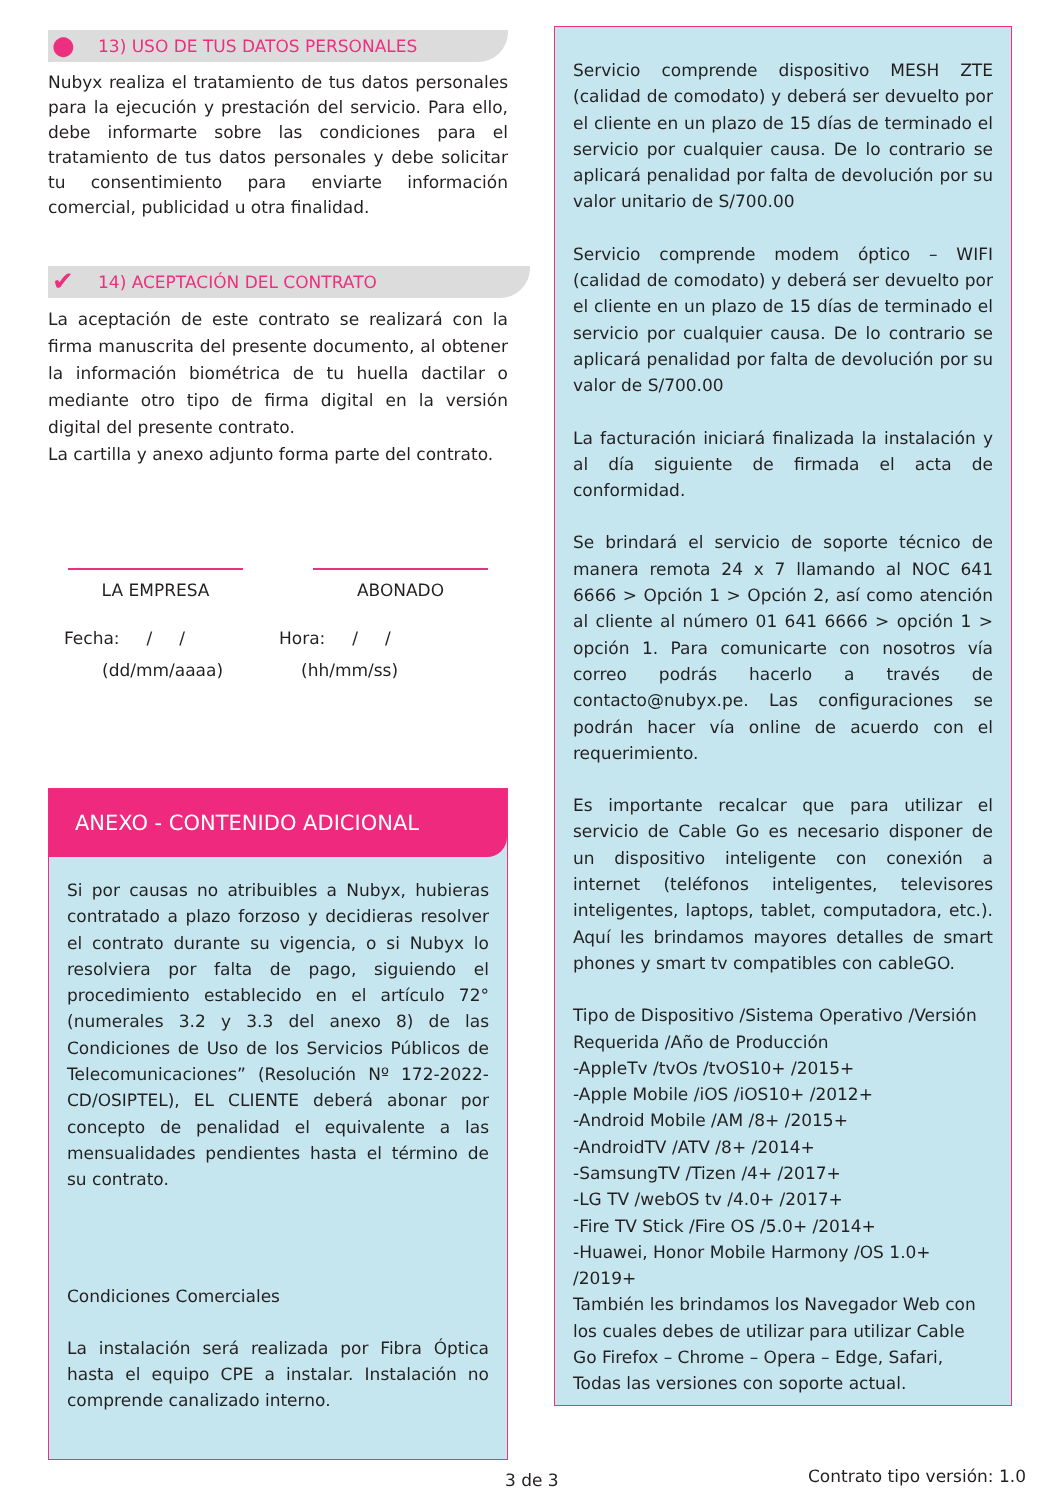● 13) USO DE TUS DATOS PERSONALES
Nubyx realiza el tratamiento de tus datos personales para la ejecución y prestación del servicio. Para ello, debe informarte sobre las condiciones para el tratamiento de tus datos personales y debe solicitar tu consentimiento para enviarte información comercial, publicidad u otra finalidad.
✔ 14) ACEPTACIÓN DEL CONTRATO
La aceptación de este contrato se realizará con la firma manuscrita del presente documento, al obtener la información biométrica de tu huella dactilar o mediante otro tipo de firma digital en la versión digital del presente contrato.
La cartilla y anexo adjunto forma parte del contrato.
LA EMPRESA ABONADO
Fecha: / /
(dd/mm/aaaa)
Hora: / /
(hh/mm/ss)
ANEXO - CONTENIDO ADICIONAL
Si por causas no atribuibles a Nubyx, hubieras contratado a plazo forzoso y decidieras resolver el contrato durante su vigencia, o si Nubyx lo resolviera por falta de pago, siguiendo el procedimiento establecido en el artículo 72° (numerales 3.2 y 3.3 del anexo 8) de las Condiciones de Uso de los Servicios Públicos de Telecomunicaciones” (Resolución Nº 172-2022-CD/OSIPTEL), EL CLIENTE deberá abonar por concepto de penalidad el equivalente a las mensualidades pendientes hasta el término de su contrato.
Condiciones Comerciales
La instalación será realizada por Fibra Óptica hasta el equipo CPE a instalar. Instalación no comprende canalizado interno.
Servicio comprende dispositivo MESH ZTE (calidad de comodato) y deberá ser devuelto por el cliente en un plazo de 15 días de terminado el servicio por cualquier causa. De lo contrario se aplicará penalidad por falta de devolución por su valor unitario de S/700.00
Servicio comprende modem óptico – WIFI (calidad de comodato) y deberá ser devuelto por el cliente en un plazo de 15 días de terminado el servicio por cualquier causa. De lo contrario se aplicará penalidad por falta de devolución por su valor de S/700.00
La facturación iniciará finalizada la instalación y al día siguiente de firmada el acta de conformidad.
Se brindará el servicio de soporte técnico de manera remota 24 x 7 llamando al NOC 641 6666 > Opción 1 > Opción 2, así como atención al cliente al número 01 641 6666 > opción 1 > opción 1. Para comunicarte con nosotros vía correo podrás hacerlo a través de contacto@nubyx.pe. Las configuraciones se podrán hacer vía online de acuerdo con el requerimiento.
Es importante recalcar que para utilizar el servicio de Cable Go es necesario disponer de un dispositivo inteligente con conexión a internet (teléfonos inteligentes, televisores inteligentes, laptops, tablet, computadora, etc.). Aquí les brindamos mayores detalles de smart phones y smart tv compatibles con cableGO.
Tipo de Dispositivo /Sistema Operativo /Versión Requerida /Año de Producción
-AppleTv /tvOs /tvOS10+ /2015+
-Apple Mobile /iOS /iOS10+ /2012+
-Android Mobile /AM /8+ /2015+
-AndroidTV /ATV /8+ /2014+
-SamsungTV /Tizen /4+ /2017+
-LG TV /webOS tv /4.0+ /2017+
-Fire TV Stick /Fire OS /5.0+ /2014+
-Huawei, Honor Mobile Harmony /OS 1.0+ /2019+
También les brindamos los Navegador Web con los cuales debes de utilizar para utilizar Cable Go Firefox – Chrome – Opera – Edge, Safari, Todas las versiones con soporte actual.
3 de 3 Contrato tipo versión: 1.0